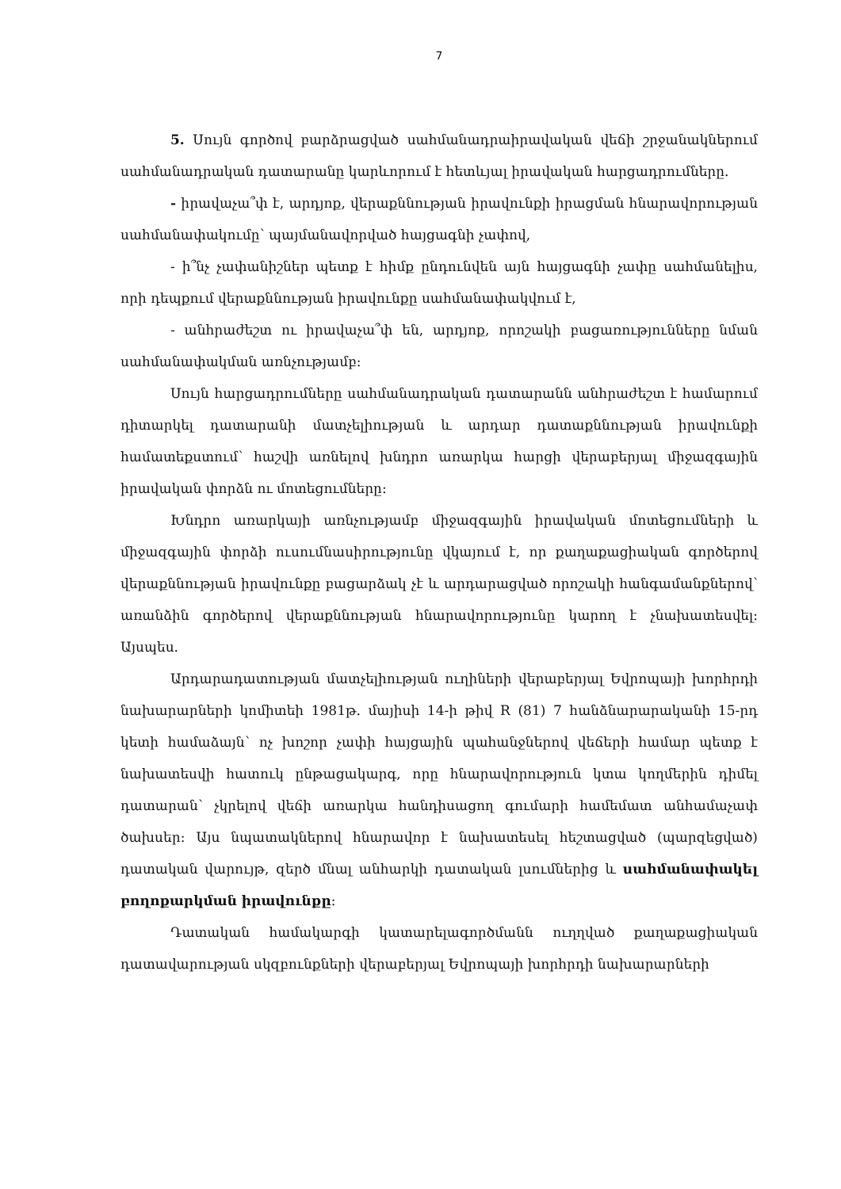7
5. Սույն գործով բարձրացված սահմանադրաիրավական վեճի շրջանակներում սահմանադրական դատարանը կարևորում է հետևյալ իրավական հարցադրումները.
- իրավաչա՞փ է, արդյոք, վերաքննության իրավունքի իրացման հնարավորության սահմանափակումը՝ պայմանավորված հայցագնի չափով,
- ի՞նչ չափանիշներ պետք է հիմք ընդունվեն այն հայցագնի չափը սահմանելիս, որի դեպքում վերաքննության իրավունքը սահմանափակվում է,
- անհրաժեշտ ու իրավաչա՞փ են, արդյոք, որոշակի բացառությունները նման սահմանափակման առնչությամբ։
Սույն հարցադրումները սահմանադրական դատարանն անհրաժեշտ է համարում դիտարկել դատարանի մատչելիության և արդար դատաքննության իրավունքի համատեքստում՝ հաշվի առնելով խնդրո առարկա հարցի վերաբերյալ միջազգային իրավական փորձն ու մոտեցումները։
Խնդրո առարկայի առնչությամբ միջազգային իրավական մոտեցումների և միջազգային փորձի ուսումնասիրությունը վկայում է, որ քաղաքացիական գործերով վերաքննության իրավունքը բացարձակ չէ և արդարացված որոշակի հանգամանքներով՝ առանձին գործերով վերաքննության հնարավորությունը կարող է չնախատեսվել։ Այսպես.
Արդարադատության մատչելիության ուղիների վերաբերյալ Եվրոպայի խորհրդի նախարարների կոմիտեի 1981թ. մայիսի 14-ի թիվ R (81) 7 հանձնարարականի 15-րդ կետի համաձայն՝ ոչ խոշոր չափի հայցային պահանջներով վեճերի համար պետք է նախատեսվի հատուկ ընթացակարգ, որը հնարավորություն կտա կողմերին դիմել դատարան՝ չկրելով վեճի առարկա հանդիսացող գումարի համեմատ անհամաչափ ծախսեր։ Այս նպատակներով հնարավոր է նախատեսել հեշտացված (պարզեցված) դատական վարույթ, զերծ մնալ անհարկի դատական լսումներից և սահմանափակել բողոքարկման իրավունքը։
Դատական համակարգի կատարելագործմանն ուղղված քաղաքացիական դատավարության սկզբունքների վերաբերյալ Եվրոպայի խորհրդի նախարարների